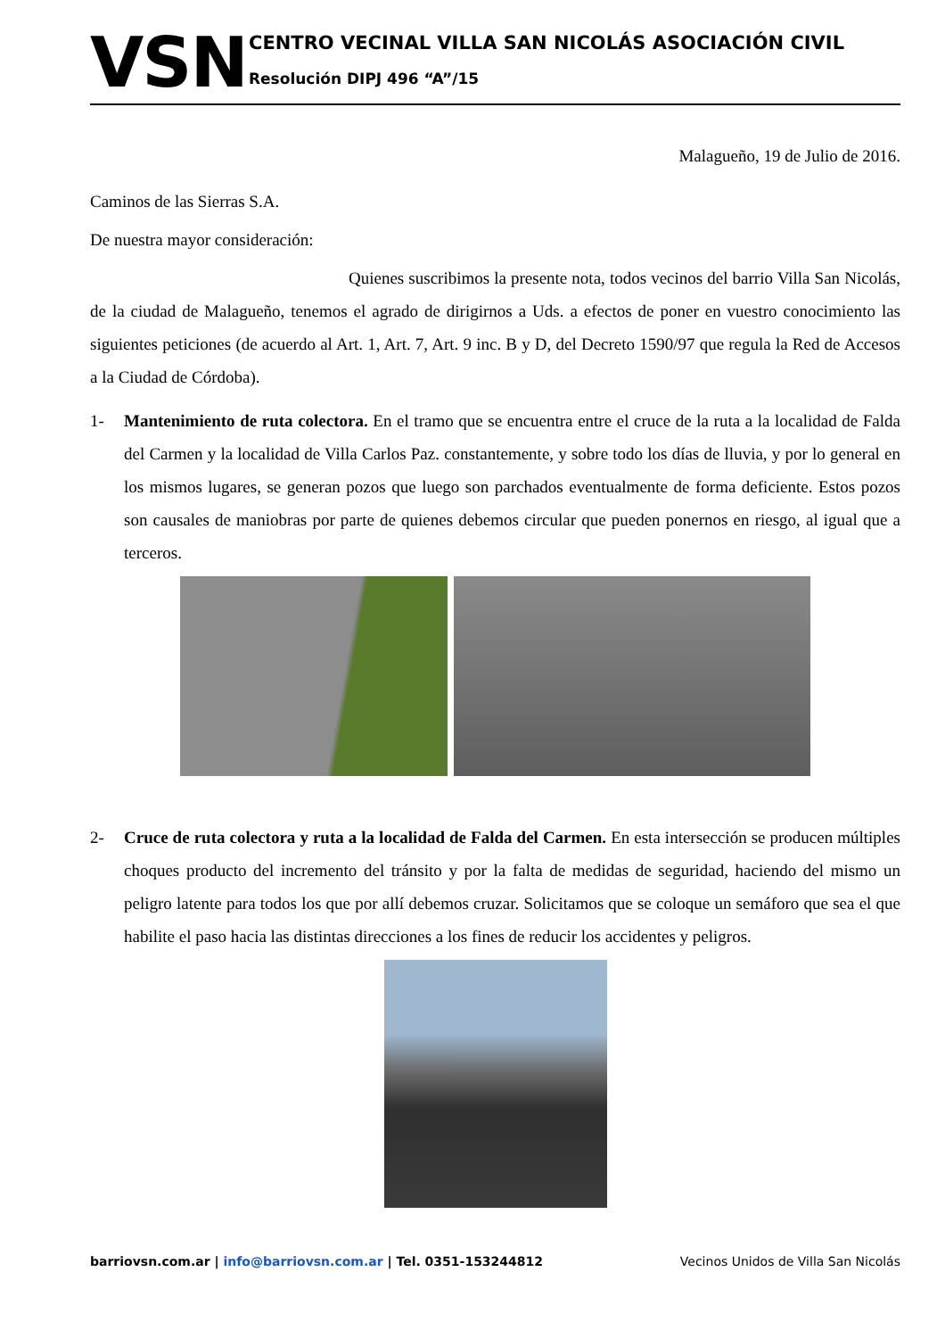VSN
CENTRO VECINAL VILLA SAN NICOLÁS ASOCIACIÓN CIVIL
Resolución DIPJ 496 “A”/15
Malagueño, 19 de Julio de 2016.
Caminos de las Sierras S.A.
De nuestra mayor consideración:
Quienes suscribimos la presente nota, todos vecinos del barrio Villa San Nicolás, de la ciudad de Malagueño, tenemos el agrado de dirigirnos a Uds. a efectos de poner en vuestro conocimiento las siguientes peticiones (de acuerdo al Art. 1, Art. 7, Art. 9 inc. B y D, del Decreto 1590/97 que regula la Red de Accesos a la Ciudad de Córdoba).
1- Mantenimiento de ruta colectora. En el tramo que se encuentra entre el cruce de la ruta a la localidad de Falda del Carmen y la localidad de Villa Carlos Paz. constantemente, y sobre todo los días de lluvia, y por lo general en los mismos lugares, se generan pozos que luego son parchados eventualmente de forma deficiente. Estos pozos son causales de maniobras por parte de quienes debemos circular que pueden ponernos en riesgo, al igual que a terceros.
2- Cruce de ruta colectora y ruta a la localidad de Falda del Carmen. En esta intersección se producen múltiples choques producto del incremento del tránsito y por la falta de medidas de seguridad, haciendo del mismo un peligro latente para todos los que por allí debemos cruzar. Solicitamos que se coloque un semáforo que sea el que habilite el paso hacia las distintas direcciones a los fines de reducir los accidentes y peligros.
barriovsn.com.ar | info@barriovsn.com.ar | Tel. 0351-153244812
Vecinos Unidos de Villa San Nicolás